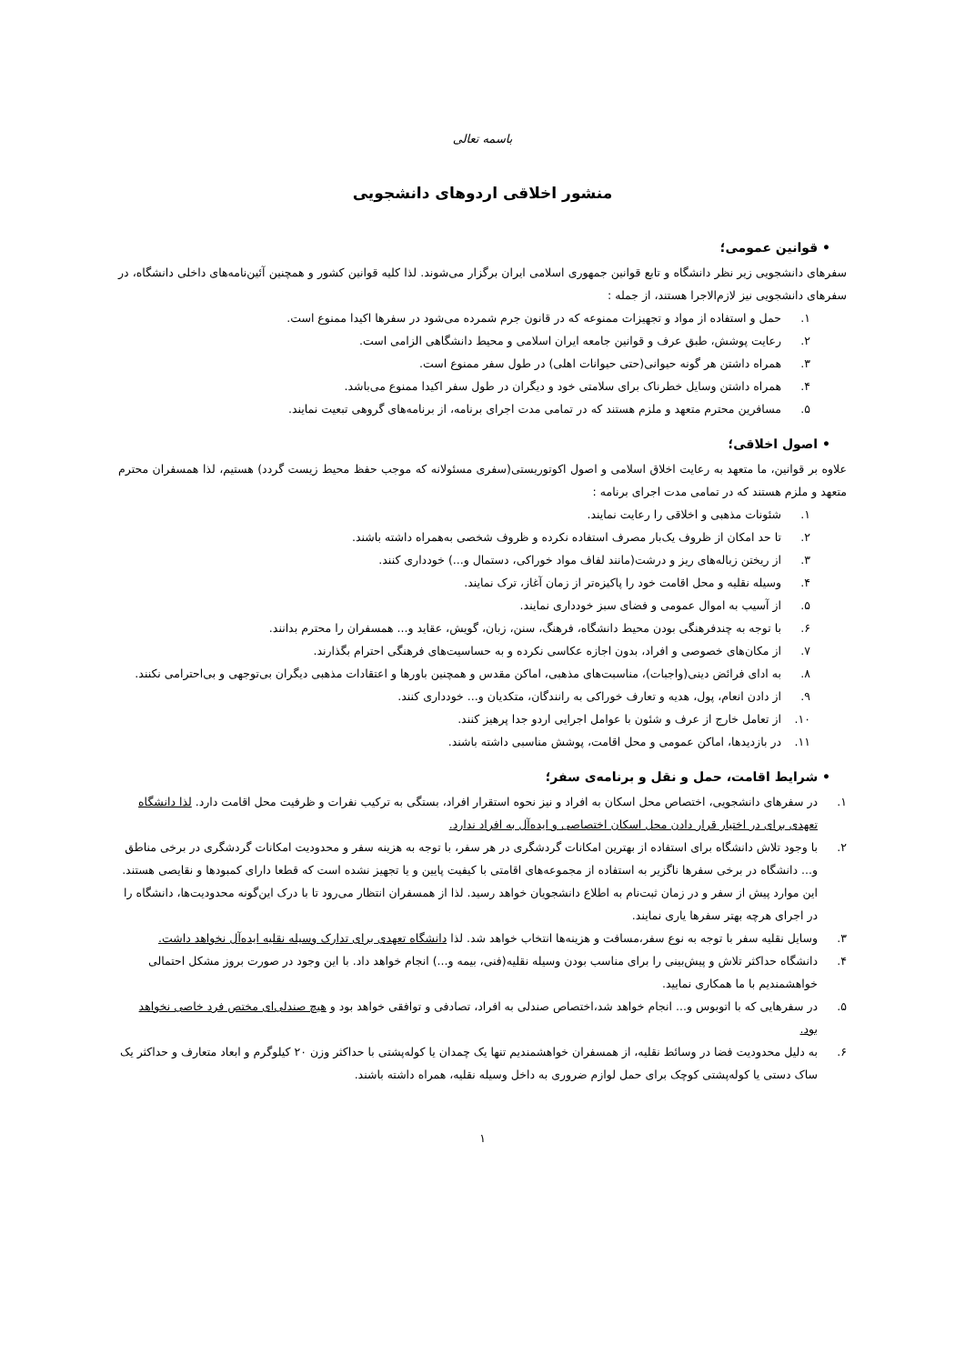باسمه تعالی
منشور اخلاقی اردوهای دانشجویی
• قوانین عمومی؛
سفرهای دانشجویی زیر نظر دانشگاه و تابع قوانین جمهوری اسلامی ایران برگزار می‌شوند. لذا کلیه قوانین کشور و همچنین آئین‌نامه‌های داخلی دانشگاه، در سفرهای دانشجویی نیز لازم‌الاجرا هستند، از جمله :
۱. حمل و استفاده از مواد و تجهیزات ممنوعه که در قانون جرم شمرده می‌شود در سفرها اکیدا ممنوع است.
۲. رعایت پوشش، طبق عرف و قوانین جامعه ایران اسلامی و محیط دانشگاهی الزامی است.
۳. همراه داشتن هر گونه حیوانی(حتی حیوانات اهلی) در طول سفر ممنوع است.
۴. همراه داشتن وسایل خطرناک برای سلامتی خود و دیگران در طول سفر اکیدا ممنوع می‌باشد.
۵. مسافرین محترم متعهد و ملزم هستند که در تمامی مدت اجرای برنامه، از برنامه‌های گروهی تبعیت نمایند.
• اصول اخلاقی؛
علاوه بر قوانین، ما متعهد به رعایت اخلاق اسلامی و اصول اکوتوریستی(سفری مسئولانه که موجب حفظ محیط زیست گردد) هستیم، لذا همسفران محترم متعهد و ملزم هستند که در تمامی مدت اجرای برنامه :
۱. شئونات مذهبی و اخلاقی را رعایت نمایند.
۲. تا حد امکان از ظروف یک‌بار مصرف استفاده نکرده و ظروف شخصی به‌همراه داشته باشند.
۳. از ریختن زباله‌های ریز و درشت(مانند لفاف مواد خوراکی، دستمال و...) خودداری کنند.
۴. وسیله نقلیه و محل اقامت خود را پاکیزه‌تر از زمان آغاز، ترک نمایند.
۵. از آسیب به اموال عمومی و فضای سبز خودداری نمایند.
۶. با توجه به چندفرهنگی بودن محیط دانشگاه، فرهنگ، سنن، زبان، گویش، عقاید و... همسفران را محترم بدانند.
۷. از مکان‌های خصوصی و افراد، بدون اجازه عکاسی نکرده و به حساسیت‌های فرهنگی احترام بگذارند.
۸. به ادای فرائض دینی(واجبات)، مناسبت‌های مذهبی، اماکن مقدس و همچنین باورها و اعتقادات مذهبی دیگران بی‌توجهی و بی‌احترامی نکنند.
۹. از دادن انعام، پول، هدیه و تعارف خوراکی به رانندگان، متکدیان و... خودداری کنند.
۱۰. از تعامل خارج از عرف و شئون با عوامل اجرایی اردو جدا پرهیز کنند.
۱۱. در بازدیدها، اماکن عمومی و محل اقامت، پوشش مناسبی داشته باشند.
• شرایط اقامت، حمل و نقل و برنامه‌ی سفر؛
۱. در سفرهای دانشجویی، اختصاص محل اسکان به افراد و نیز نحوه استقرار افراد، بستگی به ترکیب نفرات و ظرفیت محل اقامت دارد. لذا دانشگاه تعهدی برای در اختیار قرار دادن محل اسکان اختصاصی و ایده‌آل به افراد ندارد.
۲. با وجود تلاش دانشگاه برای استفاده از بهترین امکانات گردشگری در هر سفر، با توجه به هزینه سفر و محدودیت امکانات گردشگری در برخی مناطق و... دانشگاه در برخی سفرها ناگزیر به استفاده از مجموعه‌های اقامتی با کیفیت پایین و یا تجهیز نشده است که قطعا دارای کمبودها و نقایصی هستند. این موارد پیش از سفر و در زمان ثبت‌نام به اطلاع دانشجویان خواهد رسید. لذا از همسفران انتظار می‌رود تا با درک این‌گونه محدودیت‌ها، دانشگاه را در اجرای هرچه بهتر سفرها یاری نمایند.
۳. وسایل نقلیه سفر با توجه به نوع سفر،مسافت و هزینه‌ها انتخاب خواهد شد. لذا دانشگاه تعهدی برای تدارک وسیله نقلیه ایده‌آل نخواهد داشت.
۴. دانشگاه حداکثر تلاش و پیش‌بینی را برای مناسب بودن وسیله نقلیه(فنی، بیمه و...) انجام خواهد داد. با این وجود در صورت بروز مشکل احتمالی خواهشمندیم با ما همکاری نمایید.
۵. در سفرهایی که با اتوبوس و... انجام خواهد شد،اختصاص صندلی به افراد، تصادفی و توافقی خواهد بود و هیچ صندلی‌ای مختص فرد خاصی نخواهد بود.
۶. به دلیل محدودیت فضا در وسائط نقلیه، از همسفران خواهشمندیم تنها یک چمدان یا کوله‌پشتی با حداکثر وزن ۲۰ کیلوگرم و ابعاد متعارف و حداکثر یک ساک دستی یا کوله‌پشتی کوچک برای حمل لوازم ضروری به داخل وسیله نقلیه، همراه داشته باشند.
۱